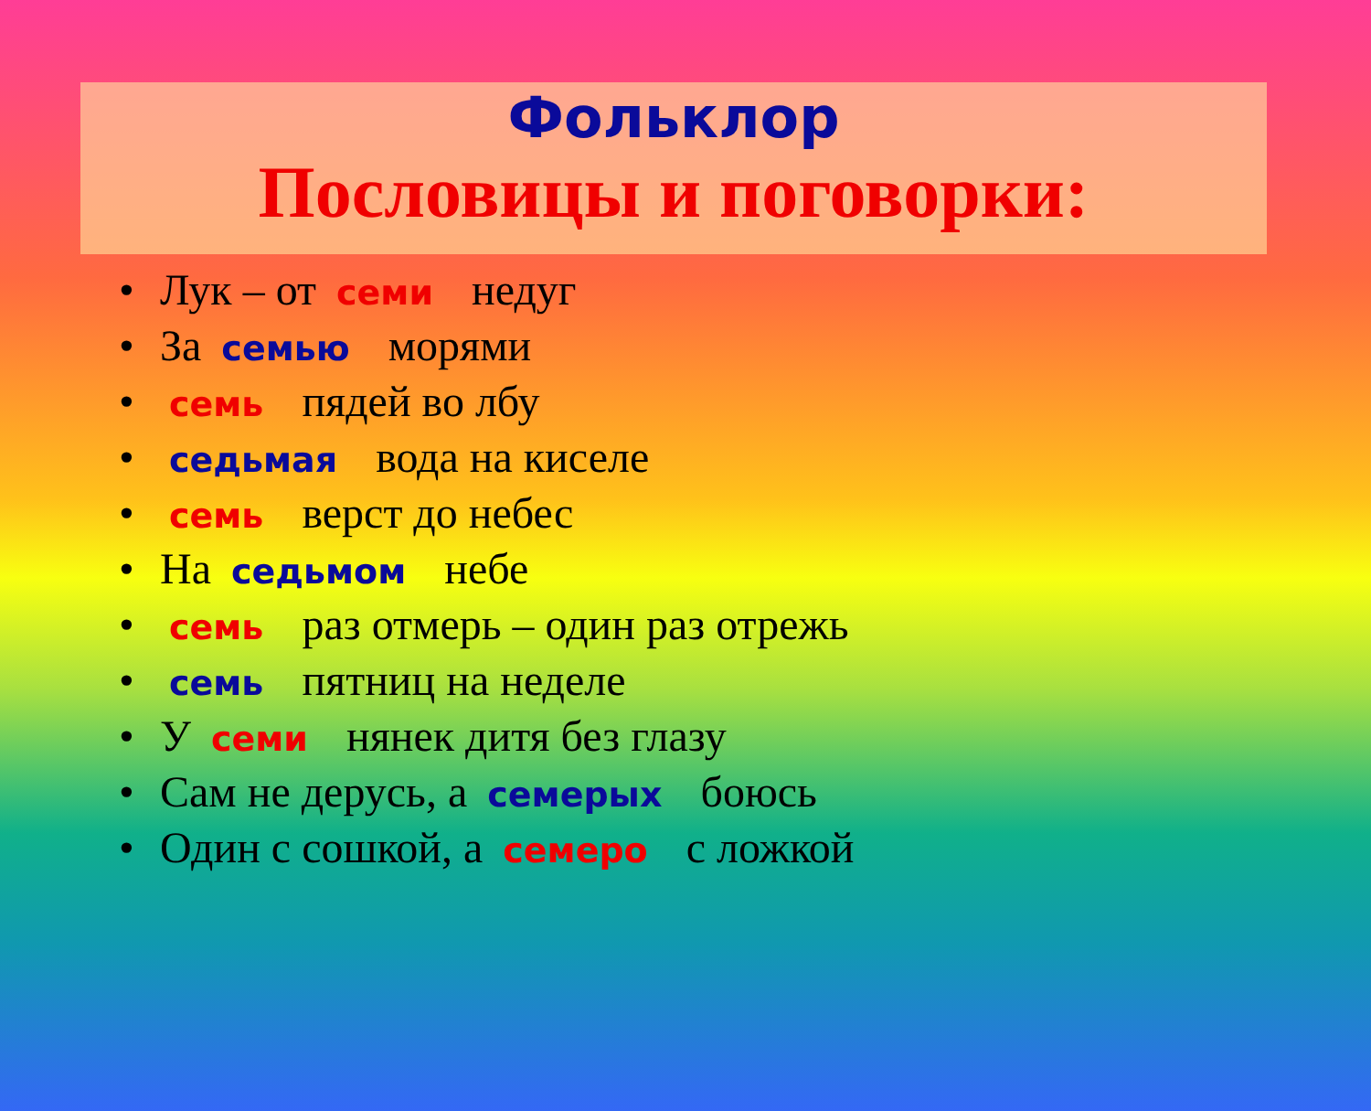Фольклор
Пословицы и поговорки:
• Лук – от семи недуг
• За семью морями
• семь пядей во лбу
• седьмая вода на киселе
• семь верст до небес
• На седьмом небе
• семь раз отмерь – один раз отрежь
• семь пятниц на неделе
• У семи нянек дитя без глазу
• Сам не дерусь, а семерых боюсь
• Один с сошкой, а семеро с ложкой